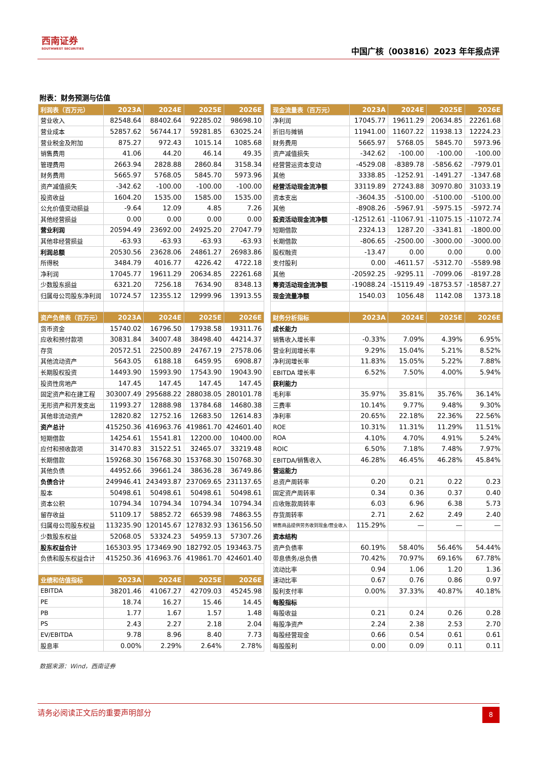西南证券
SOUTHWEST SECURITIES
中国广核（003816）2023 年年报点评
附表：财务预测与估值
| 利润表（百万元） | 2023A | 2024E | 2025E | 2026E |
| --- | --- | --- | --- | --- |
| 营业收入 | 82548.64 | 88402.64 | 92285.02 | 98698.10 |
| 营业成本 | 52857.62 | 56744.17 | 59281.85 | 63025.24 |
| 营业税金及附加 | 875.27 | 972.43 | 1015.14 | 1085.68 |
| 销售费用 | 41.06 | 44.20 | 46.14 | 49.35 |
| 管理费用 | 2663.94 | 2828.88 | 2860.84 | 3158.34 |
| 财务费用 | 5665.97 | 5768.05 | 5845.70 | 5973.96 |
| 资产减值损失 | -342.62 | -100.00 | -100.00 | -100.00 |
| 投资收益 | 1604.20 | 1535.00 | 1585.00 | 1535.00 |
| 公允价值变动损益 | -9.64 | 12.09 | 4.85 | 7.26 |
| 其他经营损益 | 0.00 | 0.00 | 0.00 | 0.00 |
| 营业利润 | 20594.49 | 23692.00 | 24925.20 | 27047.79 |
| 其他非经营损益 | -63.93 | -63.93 | -63.93 | -63.93 |
| 利润总额 | 20530.56 | 23628.06 | 24861.27 | 26983.86 |
| 所得税 | 3484.79 | 4016.77 | 4226.42 | 4722.18 |
| 净利润 | 17045.77 | 19611.29 | 20634.85 | 22261.68 |
| 少数股东损益 | 6321.20 | 7256.18 | 7634.90 | 8348.13 |
| 归属母公司股东净利润 | 10724.57 | 12355.12 | 12999.96 | 13913.55 |
| 资产负债表（百万元） | 2023A | 2024E | 2025E | 2026E |
| 货币资金 | 15740.02 | 16796.50 | 17938.58 | 19311.76 |
| 应收和预付款项 | 30831.84 | 34007.48 | 38498.40 | 44214.37 |
| 存货 | 20572.51 | 22500.89 | 24767.19 | 27578.06 |
| 其他流动资产 | 5643.05 | 6188.18 | 6459.95 | 6908.87 |
| 长期股权投资 | 14493.90 | 15993.90 | 17543.90 | 19043.90 |
| 投资性房地产 | 147.45 | 147.45 | 147.45 | 147.45 |
| 固定资产和在建工程 | 303007.49 | 295688.22 | 288038.05 | 280101.78 |
| 无形资产和开发支出 | 11993.27 | 12888.98 | 13784.68 | 14680.38 |
| 其他非流动资产 | 12820.82 | 12752.16 | 12683.50 | 12614.83 |
| 资产总计 | 415250.36 | 416963.76 | 419861.70 | 424601.40 |
| 短期借款 | 14254.61 | 15541.81 | 12200.00 | 10400.00 |
| 应付和预收款项 | 31470.83 | 31522.51 | 32465.07 | 33219.48 |
| 长期借款 | 159268.30 | 156768.30 | 153768.30 | 150768.30 |
| 其他负债 | 44952.66 | 39661.24 | 38636.28 | 36749.86 |
| 负债合计 | 249946.41 | 243493.87 | 237069.65 | 231137.65 |
| 股本 | 50498.61 | 50498.61 | 50498.61 | 50498.61 |
| 资本公积 | 10794.34 | 10794.34 | 10794.34 | 10794.34 |
| 留存收益 | 51109.17 | 58852.72 | 66539.98 | 74863.55 |
| 归属母公司股东权益 | 113235.90 | 120145.67 | 127832.93 | 136156.50 |
| 少数股东权益 | 52068.05 | 53324.23 | 54959.13 | 57307.26 |
| 股东权益合计 | 165303.95 | 173469.90 | 182792.05 | 193463.75 |
| 负债和股东权益合计 | 415250.36 | 416963.76 | 419861.70 | 424601.40 |
| 业绩和估值指标 | 2023A | 2024E | 2025E | 2026E |
| EBITDA | 38201.46 | 41067.27 | 42709.03 | 45245.98 |
| PE | 18.74 | 16.27 | 15.46 | 14.45 |
| PB | 1.77 | 1.67 | 1.57 | 1.48 |
| PS | 2.43 | 2.27 | 2.18 | 2.04 |
| EV/EBITDA | 9.78 | 8.96 | 8.40 | 7.73 |
| 股息率 | 0.00% | 2.29% | 2.64% | 2.78% |
| 现金流量表（百万元） | 2023A | 2024E | 2025E | 2026E |
| --- | --- | --- | --- | --- |
| 净利润 | 17045.77 | 19611.29 | 20634.85 | 22261.68 |
| 折旧与摊销 | 11941.00 | 11607.22 | 11938.13 | 12224.23 |
| 财务费用 | 5665.97 | 5768.05 | 5845.70 | 5973.96 |
| 资产减值损失 | -342.62 | -100.00 | -100.00 | -100.00 |
| 经营营运资本变动 | -4529.08 | -8389.78 | -5856.62 | -7979.01 |
| 其他 | 3338.85 | -1252.91 | -1491.27 | -1347.68 |
| 经营活动现金流净额 | 33119.89 | 27243.88 | 30970.80 | 31033.19 |
| 资本支出 | -3604.35 | -5100.00 | -5100.00 | -5100.00 |
| 其他 | -8908.26 | -5967.91 | -5975.15 | -5972.74 |
| 投资活动现金流净额 | -12512.61 | -11067.91 | -11075.15 | -11072.74 |
| 短期借款 | 2324.13 | 1287.20 | -3341.81 | -1800.00 |
| 长期借款 | -806.65 | -2500.00 | -3000.00 | -3000.00 |
| 股权融资 | -13.47 | 0.00 | 0.00 | 0.00 |
| 支付股利 | 0.00 | -4611.57 | -5312.70 | -5589.98 |
| 其他 | -20592.25 | -9295.11 | -7099.06 | -8197.28 |
| 筹资活动现金流净额 | -19088.24 | -15119.49 | -18753.57 | -18587.27 |
| 现金流量净额 | 1540.03 | 1056.48 | 1142.08 | 1373.18 |
| 财务分析指标 | 2023A | 2024E | 2025E | 2026E |
| 成长能力 | | | | |
| 销售收入增长率 | -0.33% | 7.09% | 4.39% | 6.95% |
| 营业利润增长率 | 9.29% | 15.04% | 5.21% | 8.52% |
| 净利润增长率 | 11.83% | 15.05% | 5.22% | 7.88% |
| EBITDA 增长率 | 6.52% | 7.50% | 4.00% | 5.94% |
| 获利能力 | | | | |
| 毛利率 | 35.97% | 35.81% | 35.76% | 36.14% |
| 三费率 | 10.14% | 9.77% | 9.48% | 9.30% |
| 净利率 | 20.65% | 22.18% | 22.36% | 22.56% |
| ROE | 10.31% | 11.31% | 11.29% | 11.51% |
| ROA | 4.10% | 4.70% | 4.91% | 5.24% |
| ROIC | 6.50% | 7.18% | 7.48% | 7.97% |
| EBITDA/销售收入 | 46.28% | 46.45% | 46.28% | 45.84% |
| 营运能力 | | | | |
| 总资产周转率 | 0.20 | 0.21 | 0.22 | 0.23 |
| 固定资产周转率 | 0.34 | 0.36 | 0.37 | 0.40 |
| 应收账款周转率 | 6.03 | 6.96 | 6.38 | 5.73 |
| 存货周转率 | 2.71 | 2.62 | 2.49 | 2.40 |
| 销售商品提供劳务收到现金/营业收入 | 115.29% | — | — | — |
| 资本结构 | | | | |
| 资产负债率 | 60.19% | 58.40% | 56.46% | 54.44% |
| 带息债务/总负债 | 70.42% | 70.97% | 69.16% | 67.78% |
| 流动比率 | 0.94 | 1.06 | 1.20 | 1.36 |
| 速动比率 | 0.67 | 0.76 | 0.86 | 0.97 |
| 股利支付率 | 0.00% | 37.33% | 40.87% | 40.18% |
| 每股指标 | | | | |
| 每股收益 | 0.21 | 0.24 | 0.26 | 0.28 |
| 每股净资产 | 2.24 | 2.38 | 2.53 | 2.70 |
| 每股经营现金 | 0.66 | 0.54 | 0.61 | 0.61 |
| 每股股利 | 0.00 | 0.09 | 0.11 | 0.11 |
数据来源：Wind，西南证券
请务必阅读正文后的重要声明部分
8